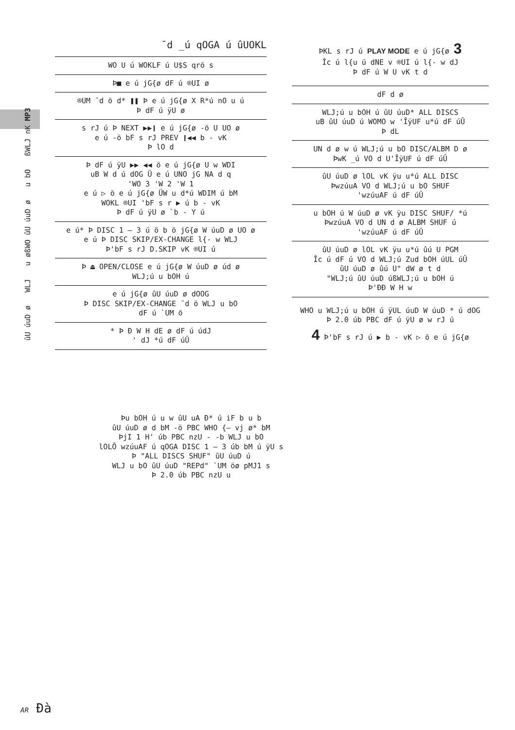ûU úuD ø WLJ u øßWO ûU úuD ø u bO ßWLJ nK MP3
¯d _ú qOGA ú ûUOKL
| WO U ú WOKLF ú U$S qrö s |
| Þ■ e ú jG{ø dF ú ®UI ø |
| ®UM ¯d ö d* ❚❚ Þ e ú jG{ø X R*ú nO u ú Þ dF ú ÿU ø |
| s rJ ú Þ NEXT ▶▶❙ e ú jG{ø -ö U UO ø e ú -ö bF s rJ PREV ❙◀◀ b - vK Þ lO d |
| Þ dF ú ÿU ▶▶ ◀◀ ö e ú jG{ø U w WDI uB W d ú dOG Ü e ú UNO jG NA d q 'WO 3 'W 2 'W 1 e ú ▷ ö e ú jG{ø ÜW u d*ú WDIM ú bM WOKL ®UI 'bF s r ▶ ú b - vK Þ dF ú ÿU ø `b - Y ú |
| e ú* Þ DISC 1 – 3 ú ö b ö jG{ø W úuD ø UO ø e ú Þ DISC SKIP/EX-CHANGE l{- w WLJ Þ'bF s rJ D.SKIP vK ®UI ú |
| Þ ⏏ OPEN/CLOSE e ú jG{ø W úuD ø úd ø WLJ;ú u bOH ú |
| e ú jG{ø ûU úuD ø dOOG Þ DISC SKIP/EX-CHANGE ¯d ö WLJ u bO dF ú `UM ö |
| * Þ Ð W H dE ø dF ú údJ ' dJ *ú dF úÛ |
ÞKL s rJ ú PLAY MODE e ú jG{ø 3
Îc ú l{u ú dNE v ®UI ú l{- w dJ
Þ dF ú W U vK t d
| dF d ø |
| WLJ;ú u bOH ú ûU úuD* ALL DISCS uB ûU úuD ú WOMO w 'ÎÿUF u*ú dF úÛ Þ dL |
| UN d ø w ú WLJ;ú u bO DISC/ALBM D ø ÞwK _ú VO d U'ÎÿUF ú dF úÛ |
| ûU úuD ø lOL vK ÿu u*ú ALL DISC ÞwzúuA VO d WLJ;ú u bO SHUF 'wzúuAF ú dF úÛ |
| u bOH ú W úuD ø vK ÿu DISC SHUF/ *ú ÞwzúuA VO d UN d ø ALBM SHUF ú 'wzúuAF ú dF úÛ |
| ûU úuD ø lOL vK ÿu u*ú ûú U PGM Îc ú dF ú VO d WLJ;ú Zud bOH úUL úÛ ûU úuD ø ûú U" dW ø t d "WLJ;ú ûU úuD úßWLJ;ú u bOH ú Þ'ÐÐ W H w |
WHO u WLJ;ú u bOH ú ÿUL úuD W úuD * ú dOG
Þ 2.0 úb PBC dF ú ÿU ø w rJ ú
4 Þ'bF s rJ ú ▶ b - vK ▷ ö e ú jG{ø
Þu bOH ú u w ûU uA Ð* ú iF b u b
ûU úuD ø d bM -ö PBC WHO {– vj ø* bM
ÞjI 1 H' úb PBC nzU - -b WLJ u bO
lOLÕ wzúuAF ú qOGA DISC 1 – 3 úb bM ú ÿU s
Þ "ALL DISCS SHUF" ûU úuD ú
WLJ u bO ûU úuD "REPd" `UM öø pMJ1 s
Þ 2.0 úb PBC nzU u
AR Ðà